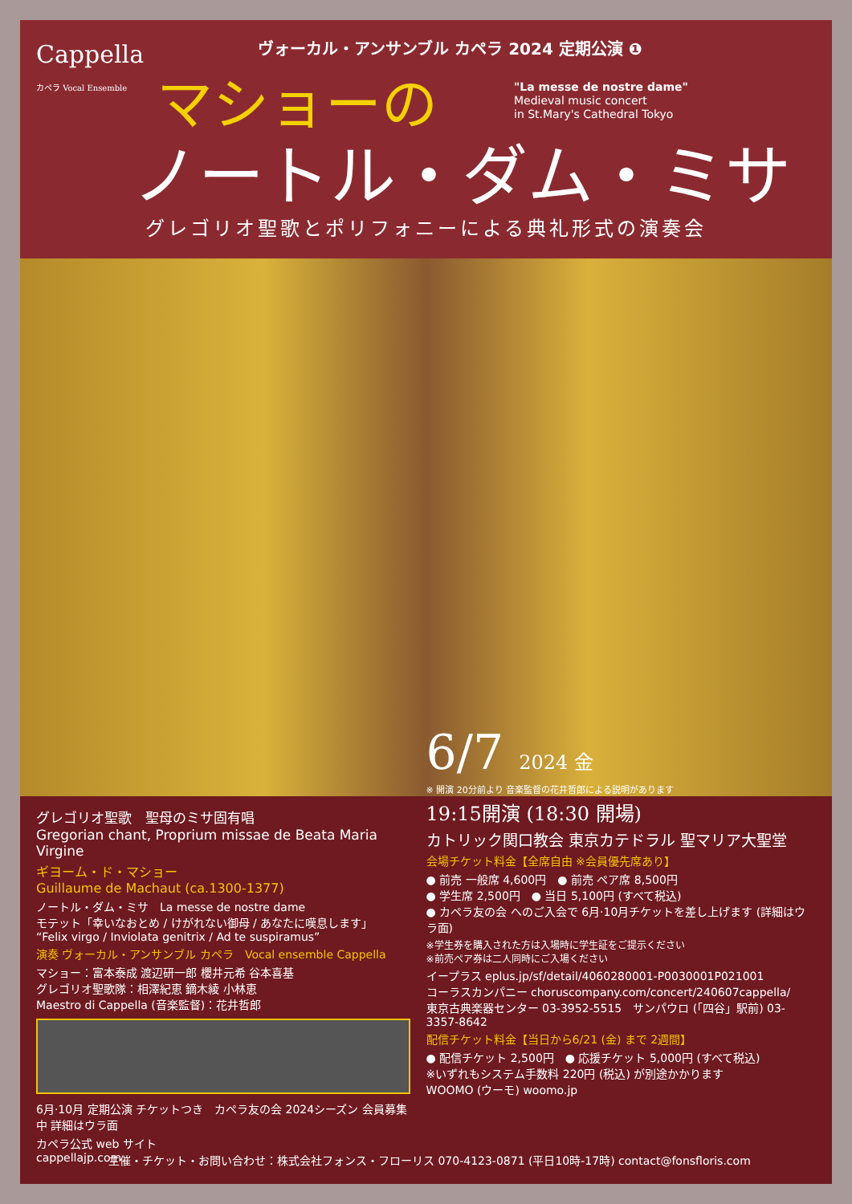Cappella
カペラ Vocal Ensemble
ヴォーカル・アンサンブル カペラ 2024 定期公演 ❶
マショーの
"La messe de nostre dame"
Medieval music concert
in St.Mary's Cathedral Tokyo
ノートル・ダム・ミサ
グレゴリオ聖歌とポリフォニーによる典礼形式の演奏会
グレゴリオ聖歌　聖母のミサ固有唱
Gregorian chant, Proprium missae de Beata Maria Virgine
ギヨーム・ド・マショー
Guillaume de Machaut (ca.1300-1377)
ノートル・ダム・ミサ　La messe de nostre dame
モテット「幸いなおとめ / けがれない御母 / あなたに嘆息します」
“Felix virgo / Inviolata genitrix / Ad te suspiramus”
演奏 ヴォーカル・アンサンブル カペラ　Vocal ensemble Cappella
マショー：富本泰成 渡辺研一郎 櫻井元希 谷本喜基
グレゴリオ聖歌隊：相澤紀恵 鏑木綾 小林恵
Maestro di Cappella (音楽監督)：花井哲郎
6月·10月 定期公演 チケットつき　カペラ友の会 2024シーズン 会員募集中 詳細はウラ面
カペラ公式 web サイト
cappellajp.com
6/7 2024 金
※ 開演 20分前より 音楽監督の花井哲郎による説明があります
19:15開演 (18:30 開場)
カトリック関口教会 東京カテドラル 聖マリア大聖堂
会場チケット料金【全席自由 ※会員優先席あり】
● 前売 一般席 4,600円　● 前売 ペア席 8,500円
● 学生席 2,500円　● 当日 5,100円 (すべて税込)
● カペラ友の会 へのご入会で 6月·10月チケットを差し上げます (詳細はウラ面)
※学生券を購入された方は入場時に学生証をご提示ください
※前売ペア券は二人同時にご入場ください
イープラス eplus.jp/sf/detail/4060280001-P0030001P021001
コーラスカンパニー choruscompany.com/concert/240607cappella/
東京古典楽器センター 03-3952-5515　サンパウロ (「四谷」駅前) 03-3357-8642
配信チケット料金【当日から6/21 (金) まで 2週間】
● 配信チケット 2,500円　● 応援チケット 5,000円 (すべて税込)
※いずれもシステム手数料 220円 (税込) が別途かかります
WOOMO (ウーモ) woomo.jp
主催・チケット・お問い合わせ：株式会社フォンス・フローリス 070-4123-0871 (平日10時-17時) contact@fonsfloris.com